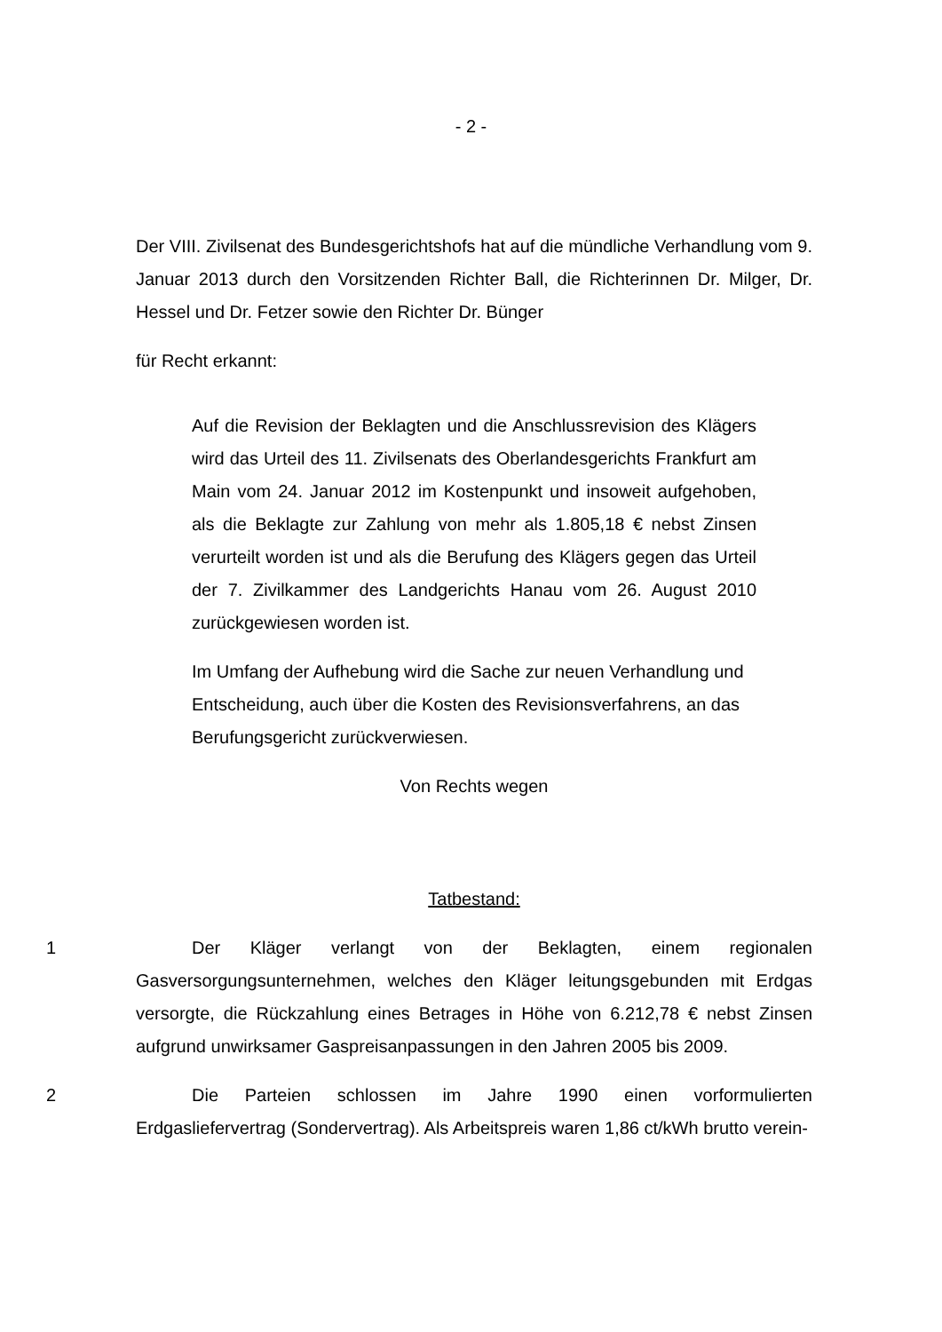- 2 -
Der VIII. Zivilsenat des Bundesgerichtshofs hat auf die mündliche Verhandlung vom 9. Januar 2013 durch den Vorsitzenden Richter Ball, die Richterinnen Dr. Milger, Dr. Hessel und Dr. Fetzer sowie den Richter Dr. Bünger
für Recht erkannt:
Auf die Revision der Beklagten und die Anschlussrevision des Klägers wird das Urteil des 11. Zivilsenats des Oberlandesgerichts Frankfurt am Main vom 24. Januar 2012 im Kostenpunkt und insoweit aufgehoben, als die Beklagte zur Zahlung von mehr als 1.805,18 € nebst Zinsen verurteilt worden ist und als die Berufung des Klägers gegen das Urteil der 7. Zivilkammer des Landgerichts Hanau vom 26. August 2010 zurückgewiesen worden ist.
Im Umfang der Aufhebung wird die Sache zur neuen Verhandlung und Entscheidung, auch über die Kosten des Revisionsverfahrens, an das Berufungsgericht zurückverwiesen.
Von Rechts wegen
Tatbestand:
1 Der Kläger verlangt von der Beklagten, einem regionalen Gasversorgungsunternehmen, welches den Kläger leitungsgebunden mit Erdgas versorgte, die Rückzahlung eines Betrages in Höhe von 6.212,78 € nebst Zinsen aufgrund unwirksamer Gaspreisanpassungen in den Jahren 2005 bis 2009.
2 Die Parteien schlossen im Jahre 1990 einen vorformulierten Erdgasliefervertrag (Sondervertrag). Als Arbeitspreis waren 1,86 ct/kWh brutto verein-